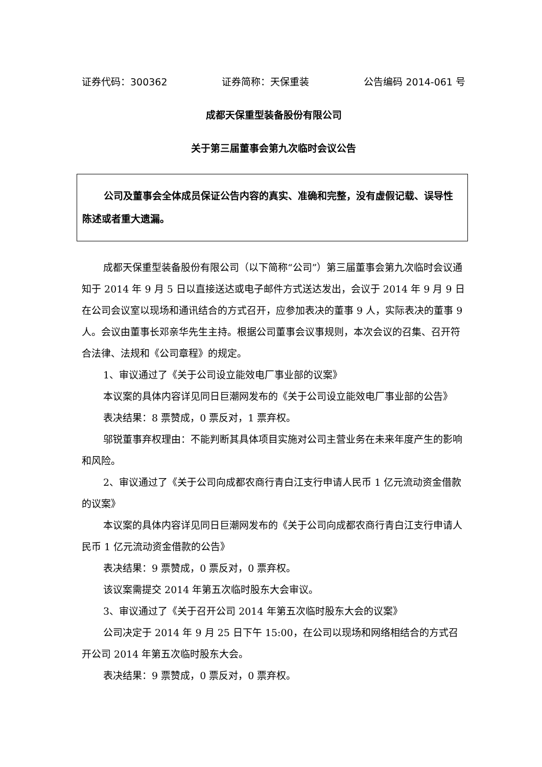证券代码：300362 证券简称：天保重装 公告编码 2014-061 号
成都天保重型装备股份有限公司
关于第三届董事会第九次临时会议公告
公司及董事会全体成员保证公告内容的真实、准确和完整，没有虚假记载、误导性陈述或者重大遗漏。
成都天保重型装备股份有限公司（以下简称“公司”）第三届董事会第九次临时会议通知于 2014 年 9 月 5 日以直接送达或电子邮件方式送达发出，会议于 2014 年 9 月 9 日在公司会议室以现场和通讯结合的方式召开，应参加表决的董事 9 人，实际表决的董事 9 人。会议由董事长邓亲华先生主持。根据公司董事会议事规则，本次会议的召集、召开符合法律、法规和《公司章程》的规定。
1、审议通过了《关于公司设立能效电厂事业部的议案》
本议案的具体内容详见同日巨潮网发布的《关于公司设立能效电厂事业部的公告》
表决结果：8 票赞成，0 票反对，1 票弃权。
邬锐董事弃权理由：不能判断其具体项目实施对公司主营业务在未来年度产生的影响和风险。
2、审议通过了《关于公司向成都农商行青白江支行申请人民币 1 亿元流动资金借款的议案》
本议案的具体内容详见同日巨潮网发布的《关于公司向成都农商行青白江支行申请人民币 1 亿元流动资金借款的公告》
表决结果：9 票赞成，0 票反对，0 票弃权。
该议案需提交 2014 年第五次临时股东大会审议。
3、审议通过了《关于召开公司 2014 年第五次临时股东大会的议案》
公司决定于 2014 年 9 月 25 日下午 15:00，在公司以现场和网络相结合的方式召开公司 2014 年第五次临时股东大会。
表决结果：9 票赞成，0 票反对，0 票弃权。